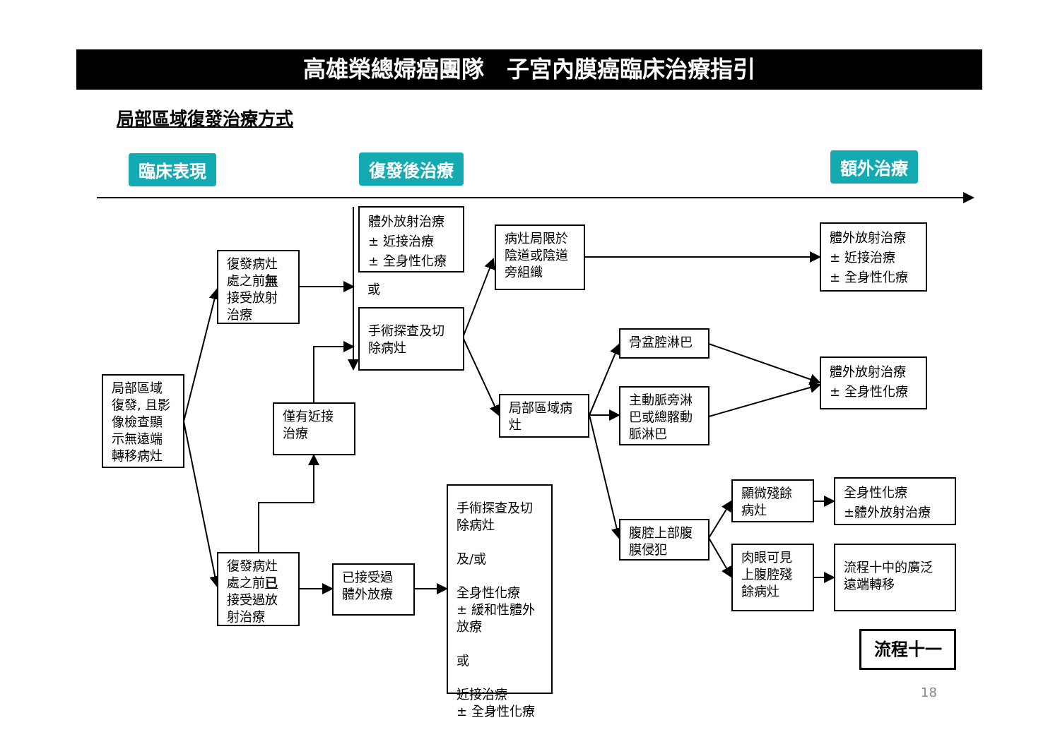高雄榮總婦癌團隊　子宮內膜癌臨床治療指引
局部區域復發治療方式
臨床表現 復發後治療 額外治療
局部區域 復發, 且影 像檢查顯 示無遠端 轉移病灶
復發病灶 處之前無 接受放射 治療
體外放射治療
± 近接治療
± 全身性化療
或
手術探查及切 除病灶
僅有近接 治療
復發病灶 處之前已 接受過放 射治療
已接受過 體外放療
手術探查及切 除病灶
及/或
全身性化療
± 緩和性體外 放療
或
近接治療
± 全身性化療
病灶局限於 陰道或陰道 旁組織
局部區域病 灶
骨盆腔淋巴
主動脈旁淋 巴或總髂動 脈淋巴
腹腔上部腹 膜侵犯
體外放射治療
± 近接治療
± 全身性化療
體外放射治療
± 全身性化療
顯微殘餘 病灶
肉眼可見 上腹腔殘 餘病灶
全身性化療
±體外放射治療
流程十中的廣泛 遠端轉移
流程十一
18